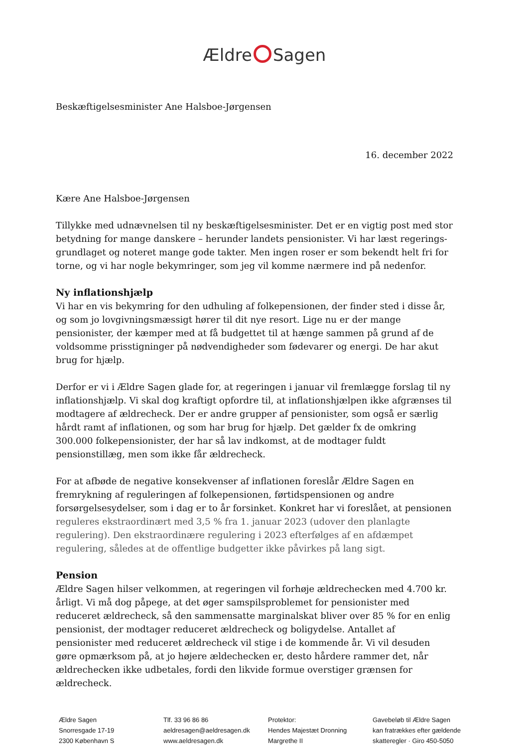Ældre Sagen
Beskæftigelsesminister Ane Halsboe-Jørgensen
16. december 2022
Kære Ane Halsboe-Jørgensen
Tillykke med udnævnelsen til ny beskæftigelsesminister. Det er en vigtig post med stor betydning for mange danskere – herunder landets pensionister. Vi har læst regerings-grundlaget og noteret mange gode takter. Men ingen roser er som bekendt helt fri for torne, og vi har nogle bekymringer, som jeg vil komme nærmere ind på nedenfor.
Ny inflationshjælp
Vi har en vis bekymring for den udhuling af folkepensionen, der finder sted i disse år, og som jo lovgivningsmæssigt hører til dit nye resort. Lige nu er der mange pensionister, der kæmper med at få budgettet til at hænge sammen på grund af de voldsomme prisstigninger på nødvendigheder som fødevarer og energi. De har akut brug for hjælp.
Derfor er vi i Ældre Sagen glade for, at regeringen i januar vil fremlægge forslag til ny inflationshjælp. Vi skal dog kraftigt opfordre til, at inflationshjælpen ikke afgrænses til modtagere af ældrecheck. Der er andre grupper af pensionister, som også er særlig hårdt ramt af inflationen, og som har brug for hjælp. Det gælder fx de omkring 300.000 folkepensionister, der har så lav indkomst, at de modtager fuldt pensionstillæg, men som ikke får ældrecheck.
For at afbøde de negative konsekvenser af inflationen foreslår Ældre Sagen en fremrykning af reguleringen af folkepensionen, førtidspensionen og andre forsørgelsesydelser, som i dag er to år forsinket. Konkret har vi foreslået, at pensionen reguleres ekstraordinært med 3,5 % fra 1. januar 2023 (udover den planlagte regulering). Den ekstraordinære regulering i 2023 efterfølges af en afdæmpet regulering, således at de offentlige budgetter ikke påvirkes på lang sigt.
Pension
Ældre Sagen hilser velkommen, at regeringen vil forhøje ældrechecken med 4.700 kr. årligt. Vi må dog påpege, at det øger samspilsproblemet for pensionister med reduceret ældrecheck, så den sammensatte marginalskat bliver over 85 % for en enlig pensionist, der modtager reduceret ældrecheck og boligydelse. Antallet af pensionister med reduceret ældrecheck vil stige i de kommende år. Vi vil desuden gøre opmærksom på, at jo højere ældechecken er, desto hårdere rammer det, når ældrechecken ikke udbetales, fordi den likvide formue overstiger grænsen for ældrecheck.
Ældre Sagen
Snorresgade 17-19
2300 København S
Tlf. 33 96 86 86
aeldresagen@aeldresagen.dk
www.aeldresagen.dk
Protektor:
Hendes Majestæt Dronning
Margrethe II
Gavebeløb til Ældre Sagen
kan fratrækkes efter gældende
skatteregler · Giro 450-5050